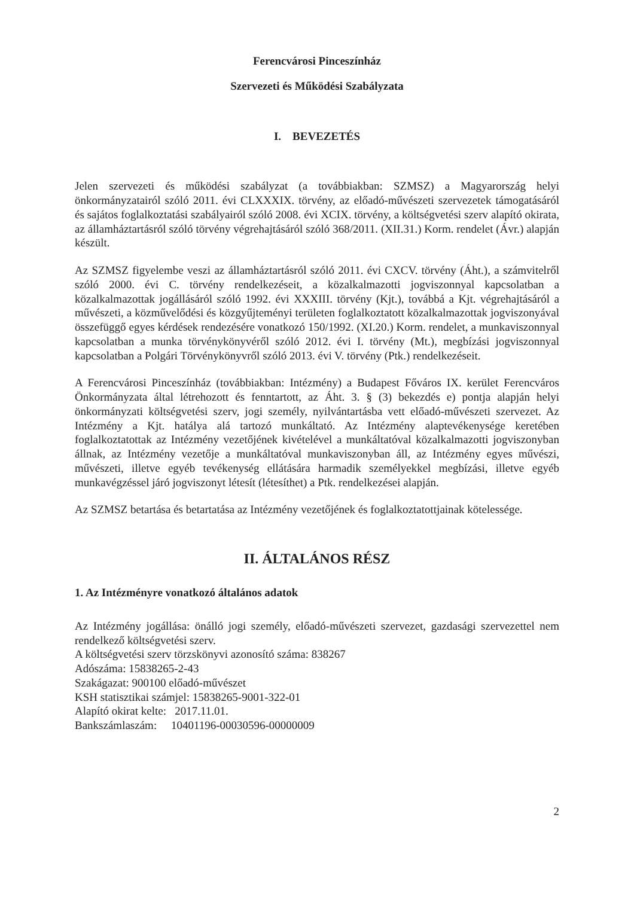Ferencvárosi Pinceszínház
Szervezeti és Működési Szabályzata
I. BEVEZETÉS
Jelen szervezeti és működési szabályzat (a továbbiakban: SZMSZ) a Magyarország helyi önkormányzatairól szóló 2011. évi CLXXXIX. törvény, az előadó-művészeti szervezetek támogatásáról és sajátos foglalkoztatási szabályairól szóló 2008. évi XCIX. törvény, a költségvetési szerv alapító okirata, az államháztartásról szóló törvény végrehajtásáról szóló 368/2011. (XII.31.) Korm. rendelet (Ávr.) alapján készült.
Az SZMSZ figyelembe veszi az államháztartásról szóló 2011. évi CXCV. törvény (Áht.), a számvitelről szóló 2000. évi C. törvény rendelkezéseit, a közalkalmazotti jogviszonnyal kapcsolatban a közalkalmazottak jogállásáról szóló 1992. évi XXXIII. törvény (Kjt.), továbbá a Kjt. végrehajtásáról a művészeti, a közművelődési és közgyűjteményi területen foglalkoztatott közalkalmazottak jogviszonyával összefüggő egyes kérdések rendezésére vonatkozó 150/1992. (XI.20.) Korm. rendelet, a munkaviszonnyal kapcsolatban a munka törvénykönyvéről szóló 2012. évi I. törvény (Mt.), megbízási jogviszonnyal kapcsolatban a Polgári Törvénykönyvről szóló 2013. évi V. törvény (Ptk.) rendelkezéseit.
A Ferencvárosi Pinceszínház (továbbiakban: Intézmény) a Budapest Főváros IX. kerület Ferencváros Önkormányzata által létrehozott és fenntartott, az Áht. 3. § (3) bekezdés e) pontja alapján helyi önkormányzati költségvetési szerv, jogi személy, nyilvántartásba vett előadó-művészeti szervezet. Az Intézmény a Kjt. hatálya alá tartozó munkáltató. Az Intézmény alaptevékenysége keretében foglalkoztatottak az Intézmény vezetőjének kivételével a munkáltatóval közalkalmazotti jogviszonyban állnak, az Intézmény vezetője a munkáltatóval munkaviszonyban áll, az Intézmény egyes művészi, művészeti, illetve egyéb tevékenység ellátására harmadik személyekkel megbízási, illetve egyéb munkavégzéssel járó jogviszonyt létesít (létesíthet) a Ptk. rendelkezései alapján.
Az SZMSZ betartása és betartatása az Intézmény vezetőjének és foglalkoztatottjainak kötelessége.
II. ÁLTALÁNOS RÉSZ
1. Az Intézményre vonatkozó általános adatok
Az Intézmény jogállása: önálló jogi személy, előadó-művészeti szervezet, gazdasági szervezettel nem rendelkező költségvetési szerv.
A költségvetési szerv törzskönyvi azonosító száma: 838267
Adószáma: 15838265-2-43
Szakágazat: 900100 előadó-művészet
KSH statisztikai számjel: 15838265-9001-322-01
Alapító okirat kelte: 2017.11.01.
Bankszámlaszám: 10401196-00030596-00000009
2